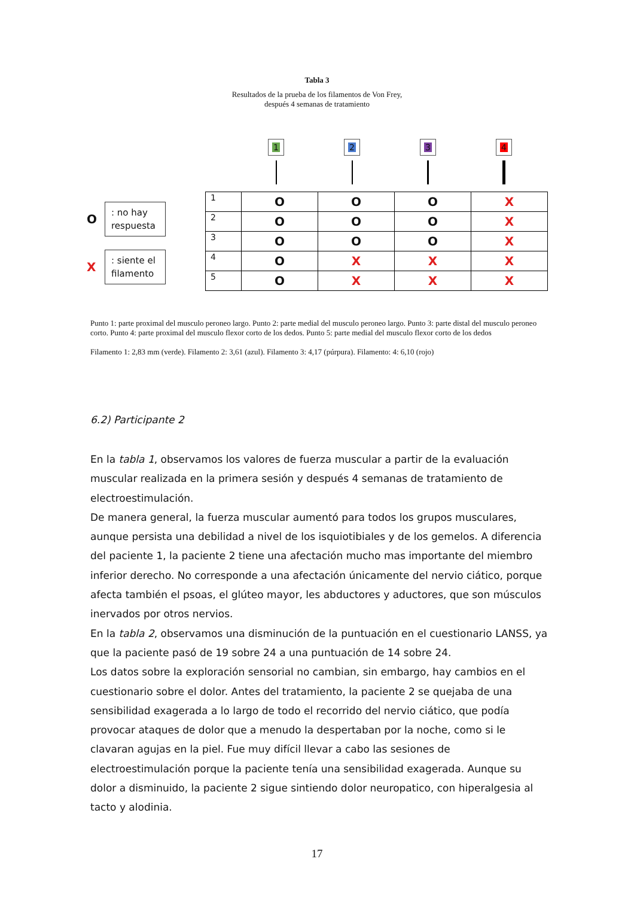Tabla 3
Resultados de la prueba de los filamentos de Von Frey,
después 4 semanas de tratamiento
O
: no hay respuesta
X
: siente el filamento
1 2 3 4
| 1 | O | O | O | X |
| 2 | O | O | O | X |
| 3 | O | O | O | X |
| 4 | O | X | X | X |
| 5 | O | X | X | X |
Punto 1: parte proximal del musculo peroneo largo. Punto 2: parte medial del musculo peroneo largo. Punto 3: parte distal del musculo peroneo corto. Punto 4: parte proximal del musculo flexor corto de los dedos. Punto 5: parte medial del musculo flexor corto de los dedos
Filamento 1: 2,83 mm (verde). Filamento 2: 3,61 (azul). Filamento 3: 4,17 (púrpura). Filamento: 4: 6,10 (rojo)
6.2) Participante 2
En la tabla 1, observamos los valores de fuerza muscular a partir de la evaluación muscular realizada en la primera sesión y después 4 semanas de tratamiento de electroestimulación.
De manera general, la fuerza muscular aumentó para todos los grupos musculares, aunque persista una debilidad a nivel de los isquiotibiales y de los gemelos. A diferencia del paciente 1, la paciente 2 tiene una afectación mucho mas importante del miembro inferior derecho. No corresponde a una afectación únicamente del nervio ciático, porque afecta también el psoas, el glúteo mayor, les abductores y aductores, que son músculos inervados por otros nervios.
En la tabla 2, observamos una disminución de la puntuación en el cuestionario LANSS, ya que la paciente pasó de 19 sobre 24 a una puntuación de 14 sobre 24.
Los datos sobre la exploración sensorial no cambian, sin embargo, hay cambios en el cuestionario sobre el dolor. Antes del tratamiento, la paciente 2 se quejaba de una sensibilidad exagerada a lo largo de todo el recorrido del nervio ciático, que podía provocar ataques de dolor que a menudo la despertaban por la noche, como si le clavaran agujas en la piel. Fue muy difícil llevar a cabo las sesiones de electroestimulación porque la paciente tenía una sensibilidad exagerada. Aunque su dolor a disminuido, la paciente 2 sigue sintiendo dolor neuropatico, con hiperalgesia al tacto y alodinia.
17